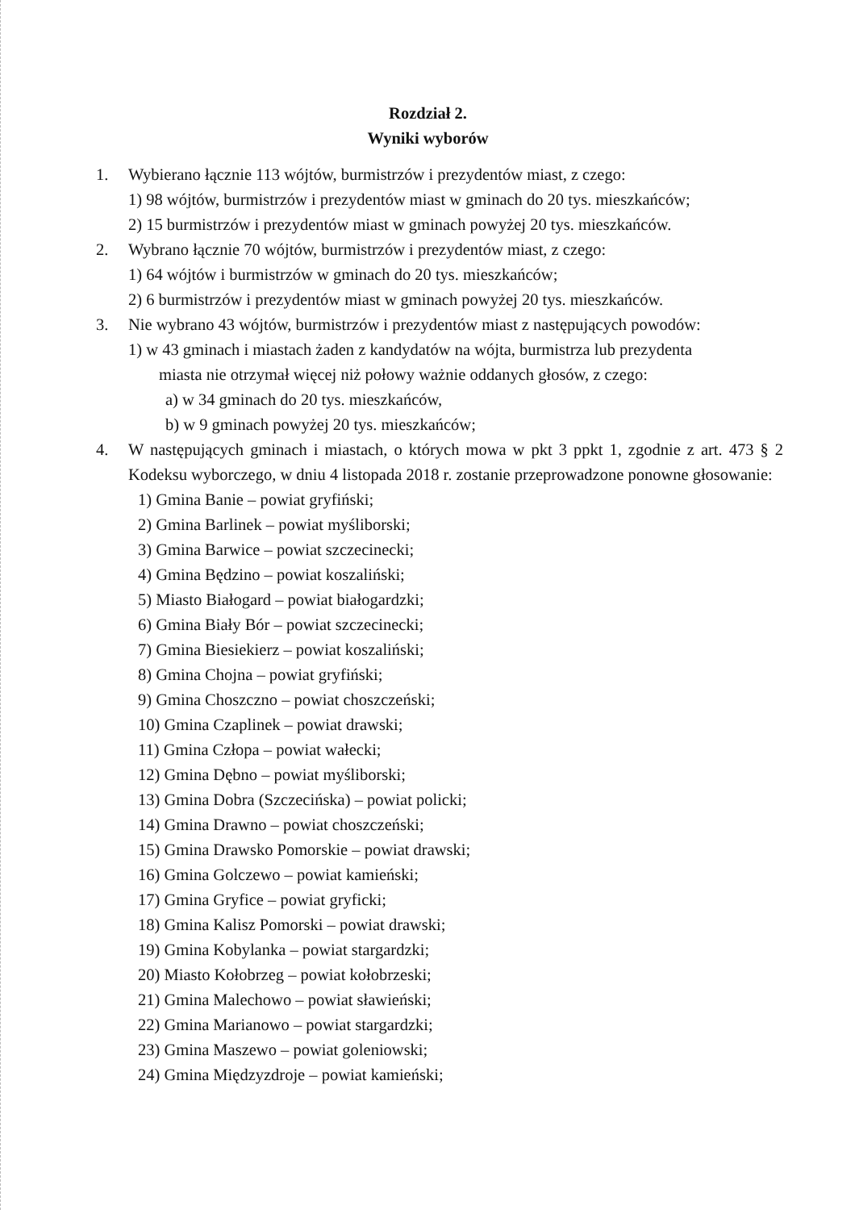Rozdział 2.
Wyniki wyborów
1. Wybierano łącznie 113 wójtów, burmistrzów i prezydentów miast, z czego:
1) 98 wójtów, burmistrzów i prezydentów miast w gminach do 20 tys. mieszkańców;
2) 15 burmistrzów i prezydentów miast w gminach powyżej 20 tys. mieszkańców.
2. Wybrano łącznie 70 wójtów, burmistrzów i prezydentów miast, z czego:
1) 64 wójtów i burmistrzów w gminach do 20 tys. mieszkańców;
2) 6 burmistrzów i prezydentów miast w gminach powyżej 20 tys. mieszkańców.
3. Nie wybrano 43 wójtów, burmistrzów i prezydentów miast z następujących powodów:
1) w 43 gminach i miastach żaden z kandydatów na wójta, burmistrza lub prezydenta
miasta nie otrzymał więcej niż połowy ważnie oddanych głosów, z czego:
a) w 34 gminach do 20 tys. mieszkańców,
b) w 9 gminach powyżej 20 tys. mieszkańców;
4. W następujących gminach i miastach, o których mowa w pkt 3 ppkt 1, zgodnie z art. 473 § 2 Kodeksu wyborczego, w dniu 4 listopada 2018 r. zostanie przeprowadzone ponowne głosowanie:
1) Gmina Banie – powiat gryfiński;
2) Gmina Barlinek – powiat myśliborski;
3) Gmina Barwice – powiat szczecinecki;
4) Gmina Będzino – powiat koszaliński;
5) Miasto Białogard – powiat białogardzki;
6) Gmina Biały Bór – powiat szczecinecki;
7) Gmina Biesiekierz – powiat koszaliński;
8) Gmina Chojna – powiat gryfiński;
9) Gmina Choszczno – powiat choszczeński;
10) Gmina Czaplinek – powiat drawski;
11) Gmina Człopa – powiat wałecki;
12) Gmina Dębno – powiat myśliborski;
13) Gmina Dobra (Szczecińska) – powiat policki;
14) Gmina Drawno – powiat choszczeński;
15) Gmina Drawsko Pomorskie – powiat drawski;
16) Gmina Golczewo – powiat kamieński;
17) Gmina Gryfice – powiat gryficki;
18) Gmina Kalisz Pomorski – powiat drawski;
19) Gmina Kobylanka – powiat stargardzki;
20) Miasto Kołobrzeg – powiat kołobrzeski;
21) Gmina Malechowo – powiat sławieński;
22) Gmina Marianowo – powiat stargardzki;
23) Gmina Maszewo – powiat goleniowski;
24) Gmina Międzyzdroje – powiat kamieński;